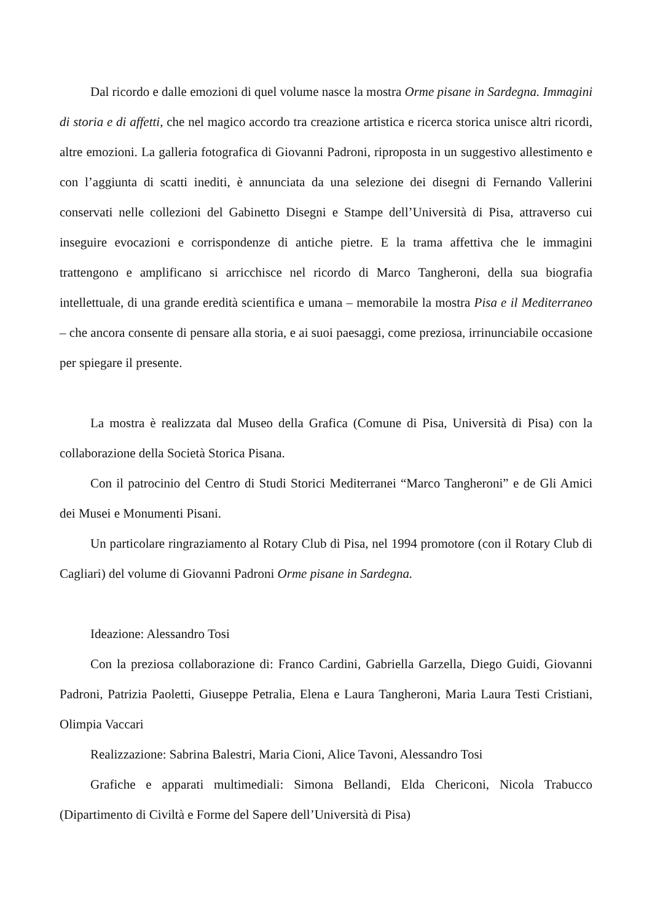Dal ricordo e dalle emozioni di quel volume nasce la mostra Orme pisane in Sardegna. Immagini di storia e di affetti, che nel magico accordo tra creazione artistica e ricerca storica unisce altri ricordi, altre emozioni. La galleria fotografica di Giovanni Padroni, riproposta in un suggestivo allestimento e con l’aggiunta di scatti inediti, è annunciata da una selezione dei disegni di Fernando Vallerini conservati nelle collezioni del Gabinetto Disegni e Stampe dell’Università di Pisa, attraverso cui inseguire evocazioni e corrispondenze di antiche pietre. E la trama affettiva che le immagini trattengono e amplificano si arricchisce nel ricordo di Marco Tangheroni, della sua biografia intellettuale, di una grande eredità scientifica e umana – memorabile la mostra Pisa e il Mediterraneo – che ancora consente di pensare alla storia, e ai suoi paesaggi, come preziosa, irrinunciabile occasione per spiegare il presente.
La mostra è realizzata dal Museo della Grafica (Comune di Pisa, Università di Pisa) con la collaborazione della Società Storica Pisana.
Con il patrocinio del Centro di Studi Storici Mediterranei “Marco Tangheroni” e de Gli Amici dei Musei e Monumenti Pisani.
Un particolare ringraziamento al Rotary Club di Pisa, nel 1994 promotore (con il Rotary Club di Cagliari) del volume di Giovanni Padroni Orme pisane in Sardegna.
Ideazione: Alessandro Tosi
Con la preziosa collaborazione di: Franco Cardini, Gabriella Garzella, Diego Guidi, Giovanni Padroni, Patrizia Paoletti, Giuseppe Petralia, Elena e Laura Tangheroni, Maria Laura Testi Cristiani, Olimpia Vaccari
Realizzazione: Sabrina Balestri, Maria Cioni, Alice Tavoni, Alessandro Tosi
Grafiche e apparati multimediali: Simona Bellandi, Elda Chericoni, Nicola Trabucco (Dipartimento di Civiltà e Forme del Sapere dell’Università di Pisa)